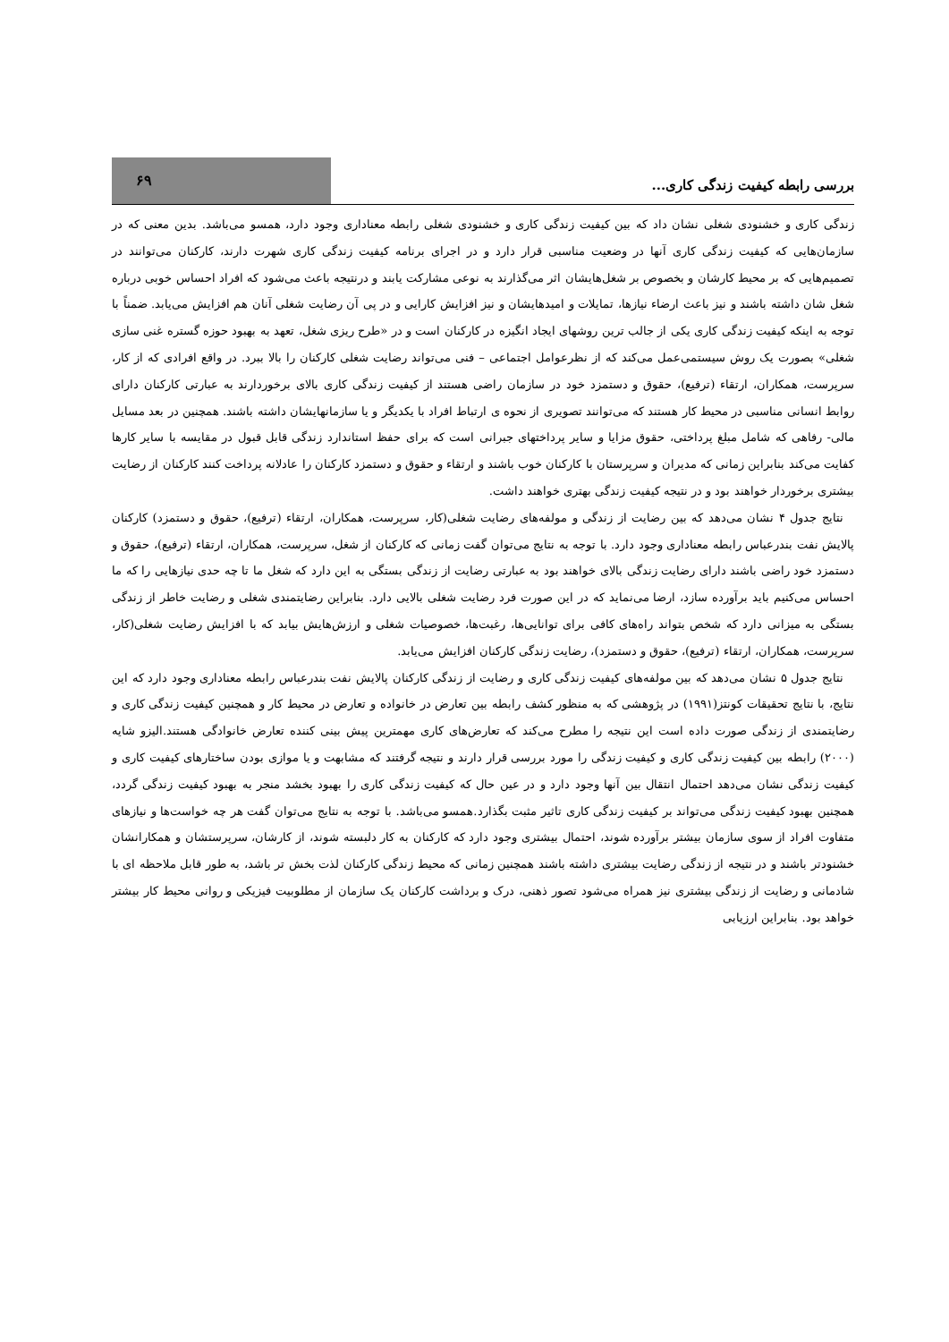بررسی رابطه کیفیت زندگی کاری...
۶۹
زندگی کاری و خشنودی شغلی نشان داد که بین کیفیت زندگی کاری و خشنودی شغلی رابطه معناداری وجود دارد، همسو می‌باشد. بدین معنی که در سازمان‌هایی که کیفیت زندگی کاری آنها در وضعیت مناسبی قرار دارد و در اجرای برنامه کیفیت زندگی کاری شهرت دارند، کارکنان می‌توانند در تصمیم‌هایی که بر محیط کارشان و بخصوص بر شغل‌هایشان اثر می‌گذارند به نوعی مشارکت یابند و درنتیجه باعث می‌شود که افراد احساس خوبی درباره شغل شان داشته باشند و نیز باعث ارضاء نیازها، تمایلات و امیدهایشان و نیز افزایش کارایی و در پی آن رضایت شغلی آنان هم افزایش می‌یابد. ضمناً با توجه به اینکه کیفیت زندگی کاری یکی از جالب ترین روشهای ایجاد انگیزه در کارکنان است و در «طرح ریزی شغل، تعهد به بهبود حوزه گستره غنی سازی شغلی» بصورت یک روش سیستمی‌عمل می‌کند که از نظرعوامل اجتماعی – فنی می‌تواند رضایت شغلی کارکنان را بالا ببرد. در واقع افرادی که از کار، سرپرست، همکاران، ارتقاء (ترفیع)، حقوق و دستمزد خود در سازمان راضی هستند از کیفیت زندگی کاری بالای برخوردارند به عبارتی کارکنان دارای روابط انسانی مناسبی در محیط کار هستند که می‌توانند تصویری از نحوه ی ارتباط افراد با یکدیگر و یا سازمانهایشان داشته باشند. همچنین در بعد مسایل مالی- رفاهی که شامل مبلغ پرداختی، حقوق مزایا و سایر پرداختهای جبرانی است که برای حفظ استاندارد زندگی قابل قبول در مقایسه با سایر کارها کفایت می‌کند بنابراین زمانی که مدیران و سرپرستان با کارکنان خوب باشند و ارتقاء و حقوق و دستمزد کارکنان را عادلانه پرداخت کنند کارکنان از رضایت بیشتری برخوردار خواهند بود و در نتیجه کیفیت زندگی بهتری خواهند داشت.
نتایج جدول ۴ نشان می‌دهد که بین رضایت از زندگی و مولفه‌های رضایت شغلی(کار، سرپرست، همکاران، ارتقاء (ترفیع)، حقوق و دستمزد) کارکنان پالایش نفت بندرعباس رابطه معناداری وجود دارد. با توجه به نتایج می‌توان گفت زمانی که کارکنان از شغل، سرپرست، همکاران، ارتقاء (ترفیع)، حقوق و دستمزد خود راضی باشند دارای رضایت زندگی بالای خواهند بود به عبارتی رضایت از زندگی بستگی به این دارد که شغل ما تا چه حدی نیازهایی را که ما احساس می‌کنیم باید برآورده سازد، ارضا می‌نماید که در این صورت فرد رضایت شغلی بالایی دارد. بنابراین رضایتمندی شغلی و رضایت خاطر از زندگی بستگی به میزانی دارد که شخص بتواند راه‌های کافی برای توانایی‌ها، رغبت‌ها، خصوصیات شغلی و ارزش‌هایش بیابد که با افزایش رضایت شغلی(کار، سرپرست، همکاران، ارتقاء (ترفیع)، حقوق و دستمزد)، رضایت زندگی کارکنان افزایش می‌یابد.
نتایج جدول ۵ نشان می‌دهد که بین مولفه‌های کیفیت زندگی کاری و رضایت از زندگی کارکنان پالایش نفت بندرعباس رابطه معناداری وجود دارد که این نتایج، با نتایج تحقیقات کونتز(۱۹۹۱) در پژوهشی که به منظور کشف رابطه بین تعارض در خانواده و تعارض در محیط کار و همچنین کیفیت زندگی کاری و رضایتمندی از زندگی صورت داده است این نتیجه را مطرح می‌کند که تعارض‌های کاری مهمترین پیش بینی کننده تعارض خانوادگی هستند.الیزو شایه (۲۰۰۰) رابطه بین کیفیت زندگی کاری و کیفیت زندگی را مورد بررسی قرار دارند و نتیجه گرفتند که مشابهت و یا موازی بودن ساختارهای کیفیت کاری و کیفیت زندگی نشان می‌دهد احتمال انتقال بین آنها وجود دارد و در عین حال که کیفیت زندگی کاری را بهبود بخشد منجر به بهبود کیفیت زندگی گردد، همچنین بهبود کیفیت زندگی می‌تواند بر کیفیت زندگی کاری تاثیر مثبت بگذارد.همسو می‌باشد. با توجه به نتایج می‌توان گفت هر چه خواست‌ها و نیازهای متفاوت افراد از سوی سازمان بیشتر برآورده شوند، احتمال بیشتری وجود دارد که کارکنان به کار دلبسته شوند، از کارشان، سرپرستشان و همکارانشان خشنودتر باشند و در نتیجه از زندگی رضایت بیشتری داشته باشند همچنین زمانی که محیط زندگی کارکنان لذت بخش تر باشد، به طور قابل ملاحظه ای با شادمانی و رضایت از زندگی بیشتری نیز همراه می‌شود تصور ذهنی، درک و برداشت کارکنان یک سازمان از مطلوبیت فیزیکی و روانی محیط کار بیشتر خواهد بود. بنابراین ارزیابی